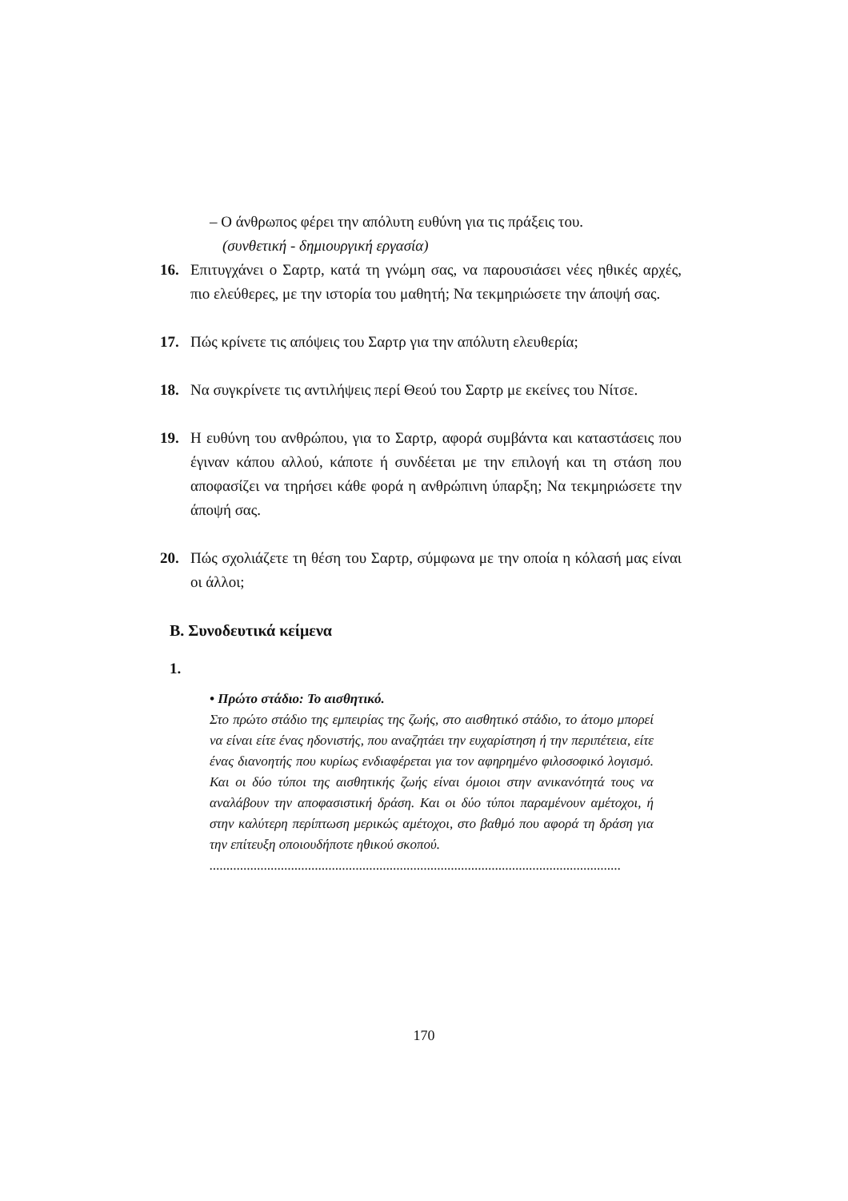– Ο άνθρωπος φέρει την απόλυτη ευθύνη για τις πράξεις του.
(συνθετική - δημιουργική εργασία)
16. Επιτυγχάνει ο Σαρτρ, κατά τη γνώμη σας, να παρουσιάσει νέες ηθικές αρχές, πιο ελεύθερες, με την ιστορία του μαθητή; Να τεκμηριώσετε την άποψή σας.
17. Πώς κρίνετε τις απόψεις του Σαρτρ για την απόλυτη ελευθερία;
18. Να συγκρίνετε τις αντιλήψεις περί Θεού του Σαρτρ με εκείνες του Νίτσε.
19. Η ευθύνη του ανθρώπου, για το Σαρτρ, αφορά συμβάντα και καταστάσεις που έγιναν κάπου αλλού, κάποτε ή συνδέεται με την επιλογή και τη στάση που αποφασίζει να τηρήσει κάθε φορά η ανθρώπινη ύπαρξη; Να τεκμηριώσετε την άποψή σας.
20. Πώς σχολιάζετε τη θέση του Σαρτρ, σύμφωνα με την οποία η κόλασή μας είναι οι άλλοι;
Β. Συνοδευτικά κείμενα
1.
• Πρώτο στάδιο: Το αισθητικό.
Στο πρώτο στάδιο της εμπειρίας της ζωής, στο αισθητικό στάδιο, το άτομο μπορεί να είναι είτε ένας ηδονιστής, που αναζητάει την ευχαρίστηση ή την περιπέτεια, είτε ένας διανοητής που κυρίως ενδιαφέρεται για τον αφηρημένο φιλοσοφικό λογισμό. Και οι δύο τύποι της αισθητικής ζωής είναι όμοιοι στην ανικανότητά τους να αναλάβουν την αποφασιστική δράση. Και οι δύο τύποι παραμένουν αμέτοχοι, ή στην καλύτερη περίπτωση μερικώς αμέτοχοι, στο βαθμό που αφορά τη δράση για την επίτευξη οποιουδήποτε ηθικού σκοπού.
.........................................................................................................................
170